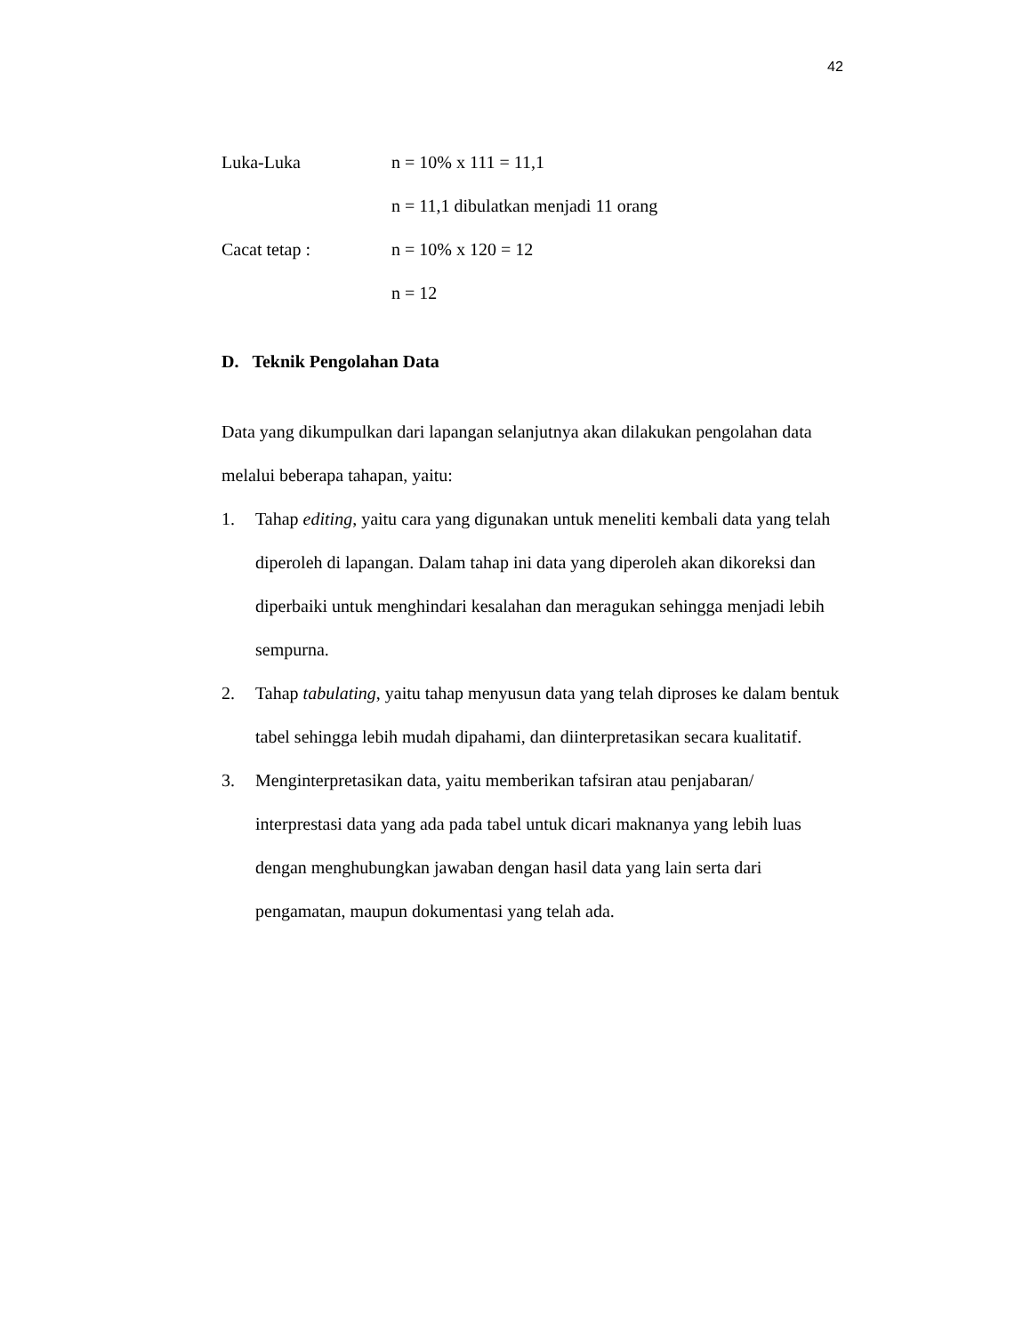42
Luka-Luka n = 10% x 111 = 11,1
n = 11,1 dibulatkan menjadi 11 orang
Cacat tetap : n = 10% x 120 = 12
n = 12
D. Teknik Pengolahan Data
Data yang dikumpulkan dari lapangan selanjutnya akan dilakukan pengolahan data melalui beberapa tahapan, yaitu:
1. Tahap editing, yaitu cara yang digunakan untuk meneliti kembali data yang telah diperoleh di lapangan. Dalam tahap ini data yang diperoleh akan dikoreksi dan diperbaiki untuk menghindari kesalahan dan meragukan sehingga menjadi lebih sempurna.
2. Tahap tabulating, yaitu tahap menyusun data yang telah diproses ke dalam bentuk tabel sehingga lebih mudah dipahami, dan diinterpretasikan secara kualitatif.
3. Menginterpretasikan data, yaitu memberikan tafsiran atau penjabaran/ interprestasi data yang ada pada tabel untuk dicari maknanya yang lebih luas dengan menghubungkan jawaban dengan hasil data yang lain serta dari pengamatan, maupun dokumentasi yang telah ada.